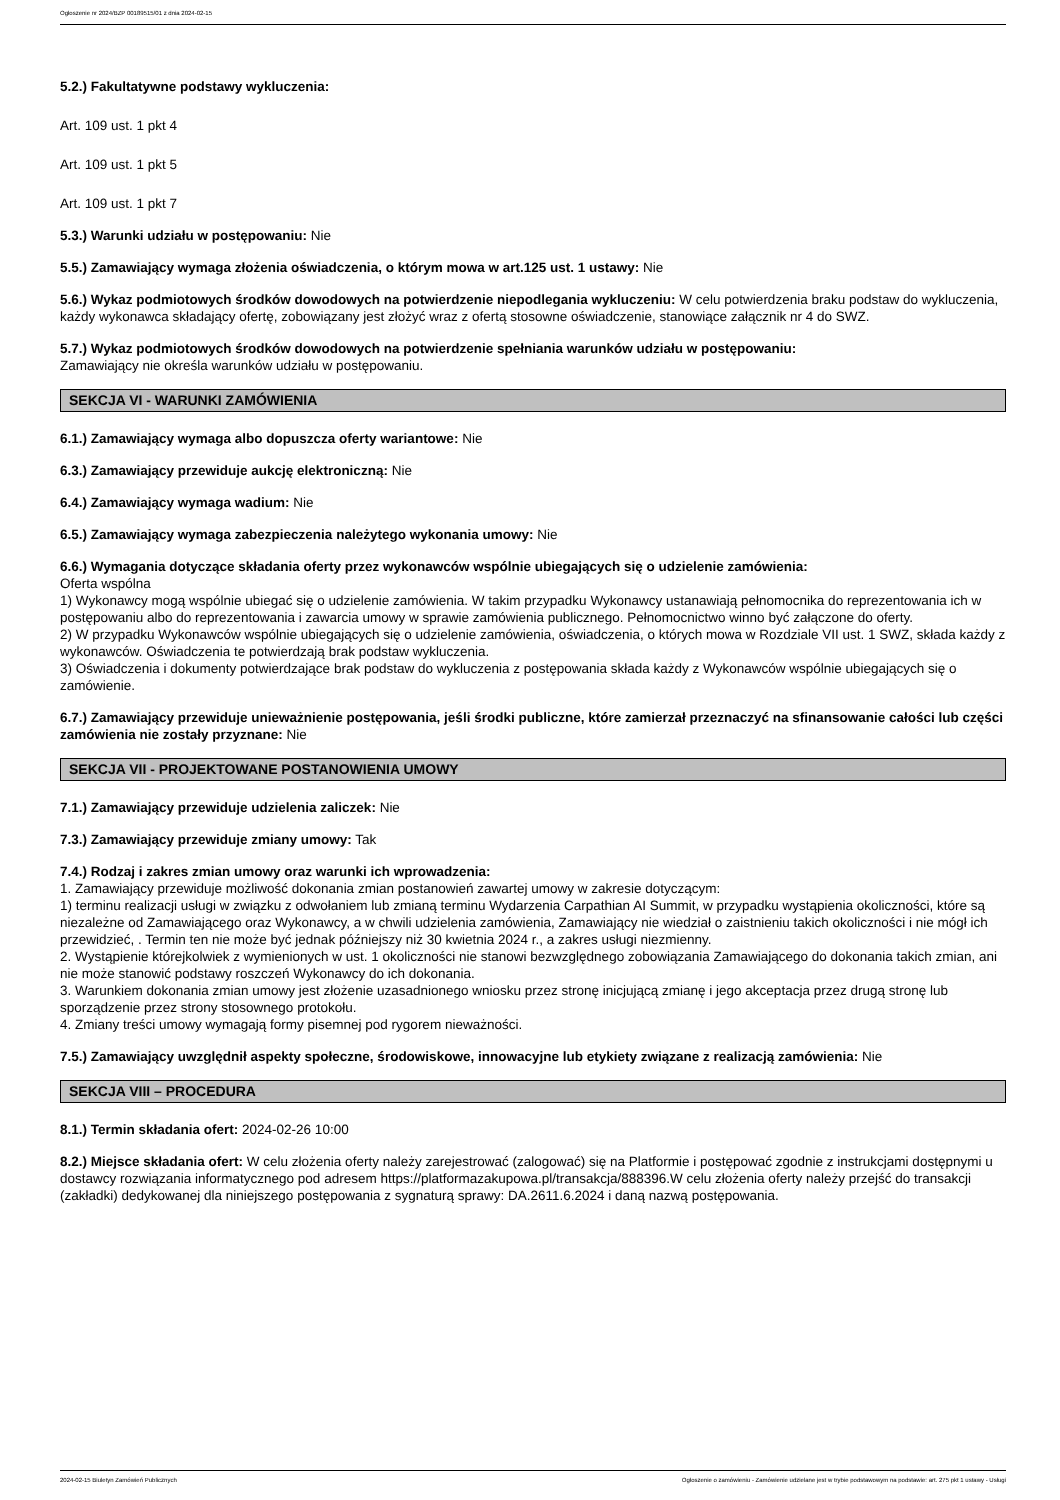Ogłoszenie nr 2024/BZP 00189515/01 z dnia 2024-02-15
5.2.) Fakultatywne podstawy wykluczenia:
Art. 109 ust. 1 pkt 4
Art. 109 ust. 1 pkt 5
Art. 109 ust. 1 pkt 7
5.3.) Warunki udziału w postępowaniu: Nie
5.5.) Zamawiający wymaga złożenia oświadczenia, o którym mowa w art.125 ust. 1 ustawy: Nie
5.6.) Wykaz podmiotowych środków dowodowych na potwierdzenie niepodlegania wykluczeniu: W celu potwierdzenia braku podstaw do wykluczenia, każdy wykonawca składający ofertę, zobowiązany jest złożyć wraz z ofertą stosowne oświadczenie, stanowiące załącznik nr 4 do SWZ.
5.7.) Wykaz podmiotowych środków dowodowych na potwierdzenie spełniania warunków udziału w postępowaniu:
Zamawiający nie określa warunków udziału w postępowaniu.
SEKCJA VI - WARUNKI ZAMÓWIENIA
6.1.) Zamawiający wymaga albo dopuszcza oferty wariantowe: Nie
6.3.) Zamawiający przewiduje aukcję elektroniczną: Nie
6.4.) Zamawiający wymaga wadium: Nie
6.5.) Zamawiający wymaga zabezpieczenia należytego wykonania umowy: Nie
6.6.) Wymagania dotyczące składania oferty przez wykonawców wspólnie ubiegających się o udzielenie zamówienia:
Oferta wspólna
1) Wykonawcy mogą wspólnie ubiegać się o udzielenie zamówienia. W takim przypadku Wykonawcy ustanawiają pełnomocnika do reprezentowania ich w postępowaniu albo do reprezentowania i zawarcia umowy w sprawie zamówienia publicznego. Pełnomocnictwo winno być załączone do oferty.
2) W przypadku Wykonawców wspólnie ubiegających się o udzielenie zamówienia, oświadczenia, o których mowa w Rozdziale VII ust. 1 SWZ, składa każdy z wykonawców. Oświadczenia te potwierdzają brak podstaw wykluczenia.
3) Oświadczenia i dokumenty potwierdzające brak podstaw do wykluczenia z postępowania składa każdy z Wykonawców wspólnie ubiegających się o zamówienie.
6.7.) Zamawiający przewiduje unieważnienie postępowania, jeśli środki publiczne, które zamierzał przeznaczyć na sfinansowanie całości lub części zamówienia nie zostały przyznane: Nie
SEKCJA VII - PROJEKTOWANE POSTANOWIENIA UMOWY
7.1.) Zamawiający przewiduje udzielenia zaliczek: Nie
7.3.) Zamawiający przewiduje zmiany umowy: Tak
7.4.) Rodzaj i zakres zmian umowy oraz warunki ich wprowadzenia:
1. Zamawiający przewiduje możliwość dokonania zmian postanowień zawartej umowy w zakresie dotyczącym:
1) terminu realizacji usługi w związku z odwołaniem lub zmianą terminu Wydarzenia Carpathian AI Summit, w przypadku wystąpienia okoliczności, które są niezależne od Zamawiającego oraz Wykonawcy, a w chwili udzielenia zamówienia, Zamawiający nie wiedział o zaistnieniu takich okoliczności i nie mógł ich przewidzieć, . Termin ten nie może być jednak późniejszy niż 30 kwietnia 2024 r., a zakres usługi niezmienny.
2. Wystąpienie którejkolwiek z wymienionych w ust. 1 okoliczności nie stanowi bezwzględnego zobowiązania Zamawiającego do dokonania takich zmian, ani nie może stanowić podstawy roszczeń Wykonawcy do ich dokonania.
3. Warunkiem dokonania zmian umowy jest złożenie uzasadnionego wniosku przez stronę inicjującą zmianę i jego akceptacja przez drugą stronę lub sporządzenie przez strony stosownego protokołu.
4. Zmiany treści umowy wymagają formy pisemnej pod rygorem nieważności.
7.5.) Zamawiający uwzględnił aspekty społeczne, środowiskowe, innowacyjne lub etykiety związane z realizacją zamówienia: Nie
SEKCJA VIII – PROCEDURA
8.1.) Termin składania ofert: 2024-02-26 10:00
8.2.) Miejsce składania ofert: W celu złożenia oferty należy zarejestrować (zalogować) się na Platformie i postępować zgodnie z instrukcjami dostępnymi u dostawcy rozwiązania informatycznego pod adresem https://platformazakupowa.pl/transakcja/888396.W celu złożenia oferty należy przejść do transakcji (zakładki) dedykowanej dla niniejszego postępowania z sygnaturą sprawy: DA.2611.6.2024 i daną nazwą postępowania.
2024-02-15 Biuletyn Zamówień Publicznych Ogłoszenie o zamówieniu - Zamówienie udzielane jest w trybie podstawowym na podstawie: art. 275 pkt 1 ustawy - Usługi